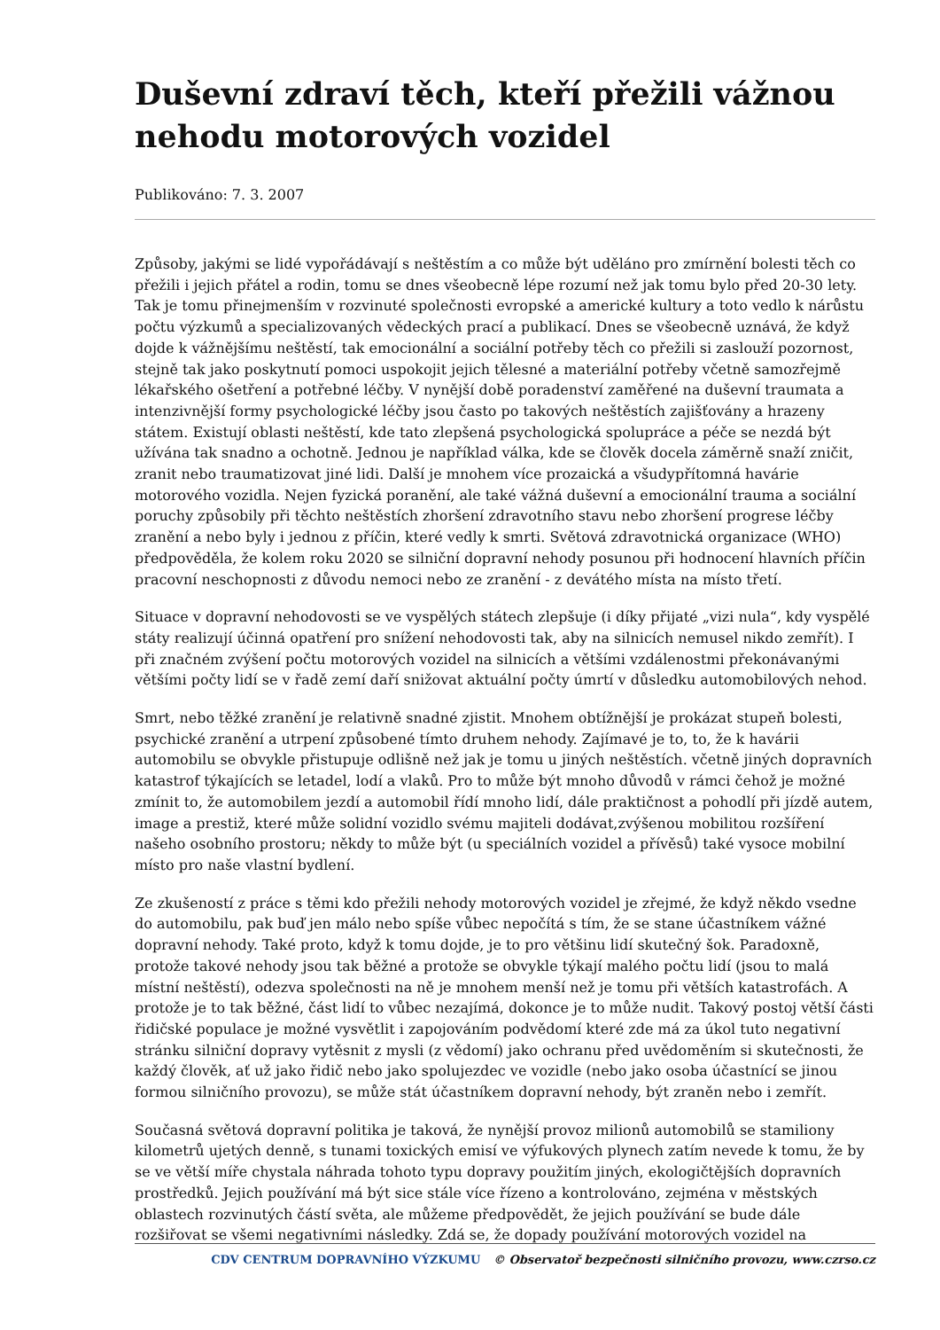Duševní zdraví těch, kteří přežili vážnou nehodu motorových vozidel
Publikováno: 7. 3. 2007
Způsoby, jakými se lidé vypořádávají s neštěstím a co může být uděláno pro zmírnění bolesti těch co přežili i jejich přátel a rodin, tomu se dnes všeobecně lépe rozumí než jak tomu bylo před 20-30 lety. Tak je tomu přinejmenším v rozvinuté společnosti evropské a americké kultury a toto vedlo k nárůstu počtu výzkumů a specializovaných vědeckých prací a publikací. Dnes se všeobecně uznává, že když dojde k vážnějšímu neštěstí, tak emocionální a sociální potřeby těch co přežili si zaslouží pozornost, stejně tak jako poskytnutí pomoci uspokojit jejich tělesné a materiální potřeby včetně samozřejmě lékařského ošetření a potřebné léčby. V nynější době poradenství zaměřené na duševní traumata a intenzivnější formy psychologické léčby jsou často po takových neštěstích zajišťovány a hrazeny státem. Existují oblasti neštěstí, kde tato zlepšená psychologická spolupráce a péče se nezdá být užívána tak snadno a ochotně. Jednou je například válka, kde se člověk docela záměrně snaží zničit, zranit nebo traumatizovat jiné lidi. Další je mnohem více prozaická a všudypřítomná havárie motorového vozidla. Nejen fyzická poranění, ale také vážná duševní a emocionální trauma a sociální poruchy způsobily při těchto neštěstích zhoršení zdravotního stavu nebo zhoršení progrese léčby zranění a nebo byly i jednou z příčin, které vedly k smrti. Světová zdravotnická organizace (WHO) předpověděla, že kolem roku 2020 se silniční dopravní nehody posunou při hodnocení hlavních příčin pracovní neschopnosti z důvodu nemoci nebo ze zranění - z devátého místa na místo třetí.
Situace v dopravní nehodovosti se ve vyspělých státech zlepšuje (i díky přijaté „vizi nula“, kdy vyspělé státy realizují účinná opatření pro snížení nehodovosti tak, aby na silnicích nemusel nikdo zemřít). I při značném zvýšení počtu motorových vozidel na silnicích a většími vzdálenostmi překonávanými většími počty lidí se v řadě zemí daří snižovat aktuální počty úmrtí v důsledku automobilových nehod.
Smrt, nebo těžké zranění je relativně snadné zjistit. Mnohem obtížnější je prokázat stupeň bolesti, psychické zranění a utrpení způsobené tímto druhem nehody. Zajímavé je to, to, že k havárii automobilu se obvykle přistupuje odlišně než jak je tomu u jiných neštěstích. včetně jiných dopravních katastrof týkajících se letadel, lodí a vlaků. Pro to může být mnoho důvodů v rámci čehož je možné zmínit to, že automobilem jezdí a automobil řídí mnoho lidí, dále praktičnost a pohodlí při jízdě autem, image a prestiž, které může solidní vozidlo svému majiteli dodávat,zvýšenou mobilitou rozšíření našeho osobního prostoru; někdy to může být (u speciálních vozidel a přívěsů) také vysoce mobilní místo pro naše vlastní bydlení.
Ze zkušeností z práce s těmi kdo přežili nehody motorových vozidel je zřejmé, že když někdo vsedne do automobilu, pak buď jen málo nebo spíše vůbec nepočítá s tím, že se stane účastníkem vážné dopravní nehody. Také proto, když k tomu dojde, je to pro většinu lidí skutečný šok. Paradoxně, protože takové nehody jsou tak běžné a protože se obvykle týkají malého počtu lidí (jsou to malá místní neštěstí), odezva společnosti na ně je mnohem menší než je tomu při větších katastrofách. A protože je to tak běžné, část lidí to vůbec nezajímá, dokonce je to může nudit. Takový postoj větší části řidičské populace je možné vysvětlit i zapojováním podvědomí které zde má za úkol tuto negativní stránku silniční dopravy vytěsnit z mysli (z vědomí) jako ochranu před uvědoměním si skutečnosti, že každý člověk, ať už jako řidič nebo jako spolujezdec ve vozidle (nebo jako osoba účastnící se jinou formou silničního provozu), se může stát účastníkem dopravní nehody, být zraněn nebo i zemřít.
Současná světová dopravní politika je taková, že nynější provoz milionů automobilů se stamiliony kilometrů ujetých denně, s tunami toxických emisí ve výfukových plynech zatím nevede k tomu, že by se ve větší míře chystala náhrada tohoto typu dopravy použitím jiných, ekologičtějších dopravních prostředků. Jejich používání má být sice stále více řízeno a kontrolováno, zejména v městských oblastech rozvinutých částí světa, ale můžeme předpovědět, že jejich používání se bude dále rozšiřovat se všemi negativními následky. Zdá se, že dopady používání motorových vozidel na
CDV CENTRUM DOPRAVNÍHO VÝZKUMU © Observatoř bezpečnosti silničního provozu, www.czrso.cz